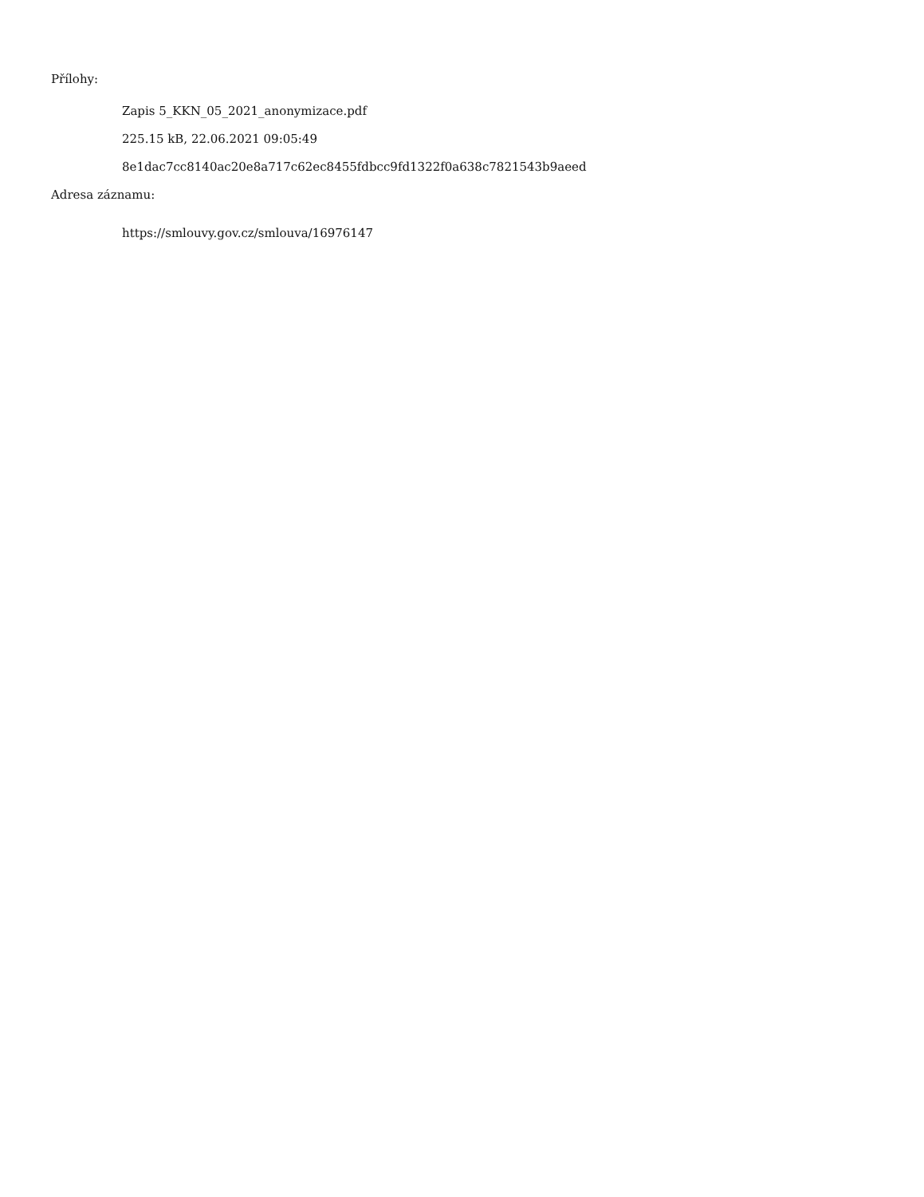Přílohy:
Zapis 5_KKN_05_2021_anonymizace.pdf
225.15 kB, 22.06.2021 09:05:49
8e1dac7cc8140ac20e8a717c62ec8455fdbcc9fd1322f0a638c7821543b9aeed
Adresa záznamu:
https://smlouvy.gov.cz/smlouva/16976147